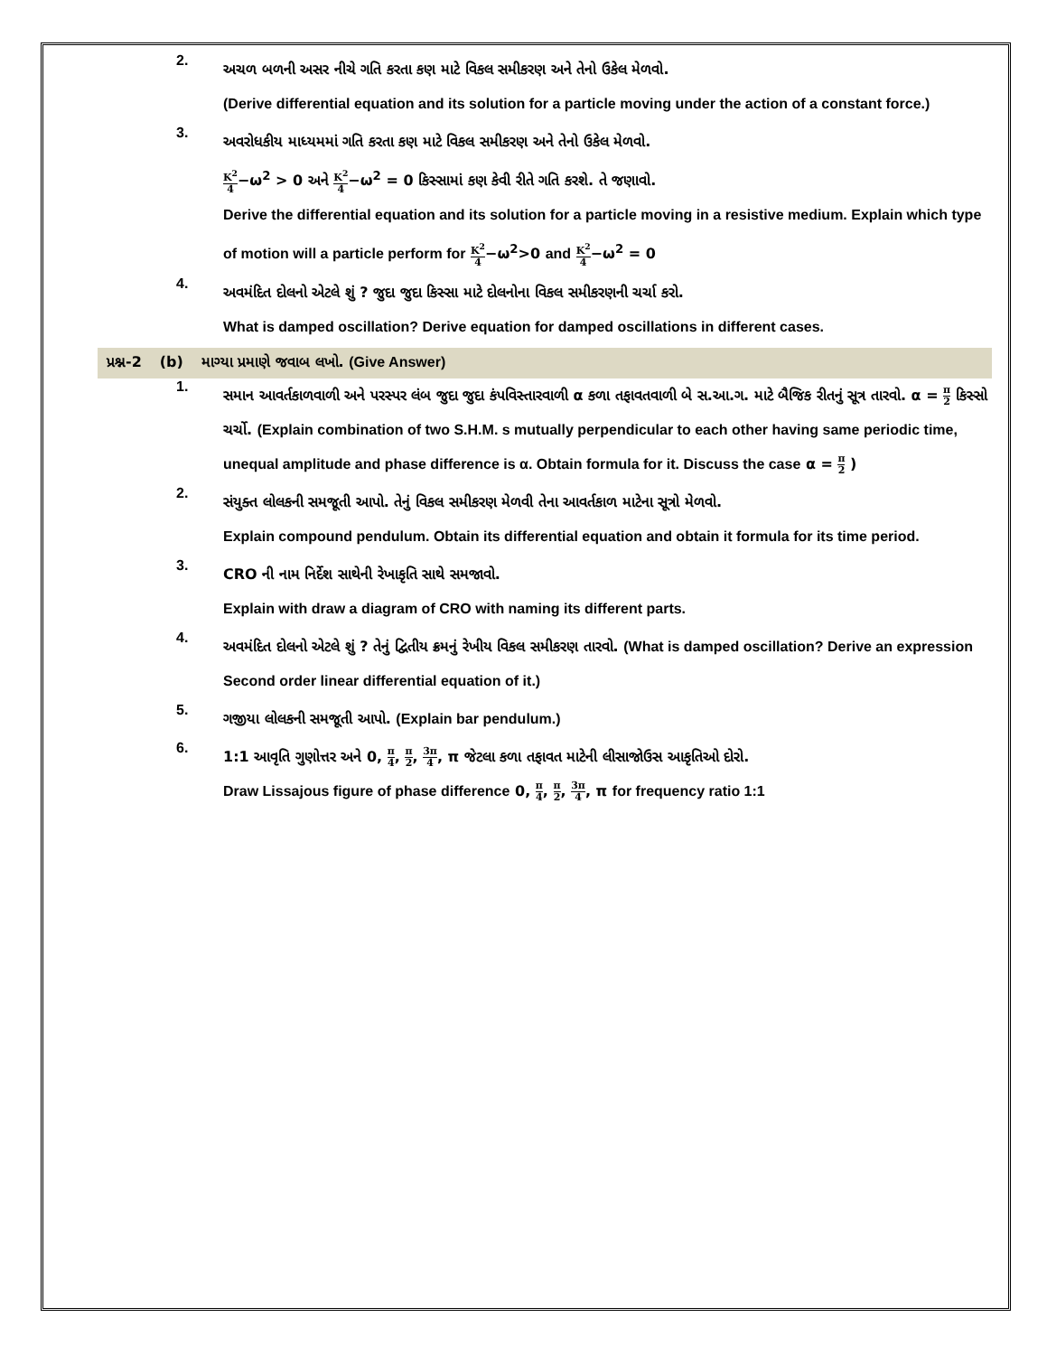2.
અચળ બળની અસર નીચે ગતિ કરતા કણ માટે વિકલ સમીકરણ અને તેનો ઉકેલ મેળવો.
(Derive differential equation and its solution for a particle moving under the action of a constant force.)
3.
અવરોધકીય માધ્યમમાં ગતિ કરતા કણ માટે વિકલ સમીકરણ અને તેનો ઉકેલ મેળવો.
K<sup>2</sup> 4−ω<sup>2</sup> > 0 અને K<sup>2</sup> 4−ω<sup>2</sup> = 0 કિસ્સામાં કણ કેવી રીતે ગતિ કરશે. તે જણાવો.
Derive the differential equation and its solution for a particle moving in a resistive medium. Explain which type of motion will a particle perform for K<sup>2</sup> 4−ω<sup>2</sup>>0 and K<sup>2</sup> 4−ω<sup>2</sup> = 0
4.
અવમંદિત દોલનો એટલે શું ? જુદા જુદા કિસ્સા માટે દોલનોના વિકલ સમીકરણની ચર્ચા કરો.
What is damped oscillation? Derive equation for damped oscillations in different cases.
પ્રશ્ન-2 (b) માગ્યા પ્રમાણે જવાબ લખો. (Give Answer)
1.
સમાન આવર્તકાળવાળી અને પરસ્પર લંબ જુદા જુદા કંપવિસ્તારવાળી α કળા તફાવતવાળી બે સ.આ.ગ. માટે બૈજિક રીતનું સૂત્ર તારવો. α = π 2 કિસ્સો ચર્ચો. (Explain combination of two S.H.M. s mutually perpendicular to each other having same periodic time, unequal amplitude and phase difference is α. Obtain formula for it. Discuss the case α = π 2 )
2.
સંયુક્ત લોલકની સમજૂતી આપો. તેનું વિકલ સમીકરણ મેળવી તેના આવર્તકાળ માટેના સૂત્રો મેળવો.
Explain compound pendulum. Obtain its differential equation and obtain it formula for its time period.
3.
CRO ની નામ નિર્દેશ સાથેની રેખાકૃતિ સાથે સમજાવો.
Explain with draw a diagram of CRO with naming its different parts.
4.
અવમંદિત દોલનો એટલે શું ? તેનું દ્વિતીય ક્રમનું રેખીય વિકલ સમીકરણ તારવો. (What is damped oscillation? Derive an expression Second order linear differential equation of it.)
5.
ગજીયા લોલકની સમજૂતી આપો. (Explain bar pendulum.)
6.
1:1 આવૃતિ ગુણોત્તર અને 0, π 4, π 2, 3π 4, π જેટલા કળા તફાવત માટેની લીસાજોઉસ આકૃતિઓ દોરો.
Draw Lissajous figure of phase difference 0, π 4, π 2, 3π 4, π for frequency ratio 1:1